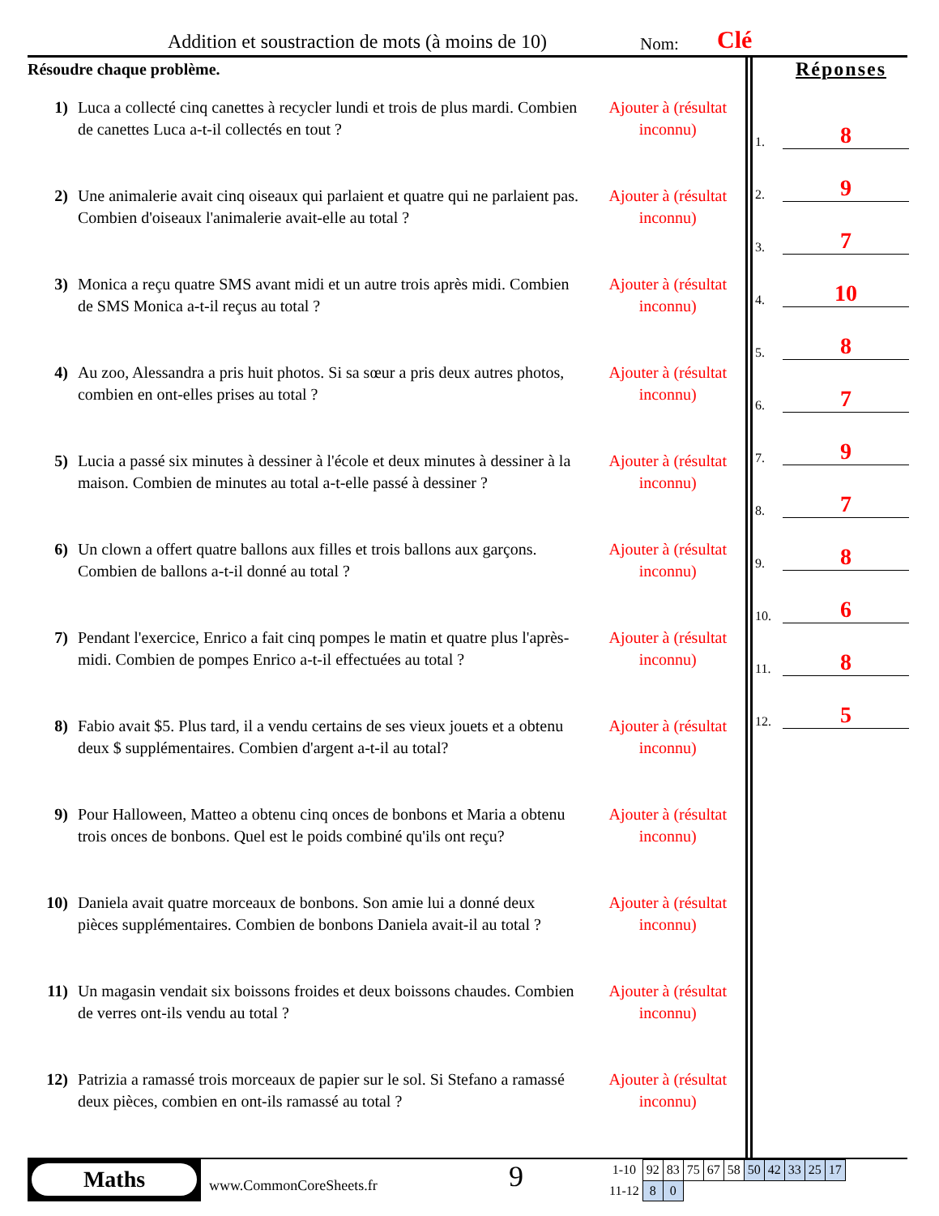Addition et soustraction de mots (à moins de 10)
Nom: Clé
Résoudre chaque problème.
1) Luca a collecté cinq canettes à recycler lundi et trois de plus mardi. Combien de canettes Luca a-t-il collectés en tout ?
Ajouter à (résultat inconnu)
2) Une animalerie avait cinq oiseaux qui parlaient et quatre qui ne parlaient pas. Combien d'oiseaux l'animalerie avait-elle au total ?
Ajouter à (résultat inconnu)
3) Monica a reçu quatre SMS avant midi et un autre trois après midi. Combien de SMS Monica a-t-il reçus au total ?
Ajouter à (résultat inconnu)
4) Au zoo, Alessandra a pris huit photos. Si sa sœur a pris deux autres photos, combien en ont-elles prises au total ?
Ajouter à (résultat inconnu)
5) Lucia a passé six minutes à dessiner à l'école et deux minutes à dessiner à la maison. Combien de minutes au total a-t-elle passé à dessiner ?
Ajouter à (résultat inconnu)
6) Un clown a offert quatre ballons aux filles et trois ballons aux garçons. Combien de ballons a-t-il donné au total ?
Ajouter à (résultat inconnu)
7) Pendant l'exercice, Enrico a fait cinq pompes le matin et quatre plus l'après-midi. Combien de pompes Enrico a-t-il effectuées au total ?
Ajouter à (résultat inconnu)
8) Fabio avait $5. Plus tard, il a vendu certains de ses vieux jouets et a obtenu deux $ supplémentaires. Combien d'argent a-t-il au total?
Ajouter à (résultat inconnu)
9) Pour Halloween, Matteo a obtenu cinq onces de bonbons et Maria a obtenu trois onces de bonbons. Quel est le poids combiné qu'ils ont reçu?
Ajouter à (résultat inconnu)
10) Daniela avait quatre morceaux de bonbons. Son amie lui a donné deux pièces supplémentaires. Combien de bonbons Daniela avait-il au total ?
Ajouter à (résultat inconnu)
11) Un magasin vendait six boissons froides et deux boissons chaudes. Combien de verres ont-ils vendu au total ?
Ajouter à (résultat inconnu)
12) Patrizia a ramassé trois morceaux de papier sur le sol. Si Stefano a ramassé deux pièces, combien en ont-ils ramassé au total ?
Ajouter à (résultat inconnu)
Réponses
1. 8
2. 9
3. 7
4. 10
5. 8
6. 7
7. 9
8. 7
9. 8
10. 6
11. 8
12. 5
Maths
www.CommonCoreSheets.fr
9
| 1-10 | 92 | 83 | 75 | 67 | 58 | 50 | 42 | 33 | 25 | 17 |
| 11-12 | 8 | 0 | | | | | | | | |